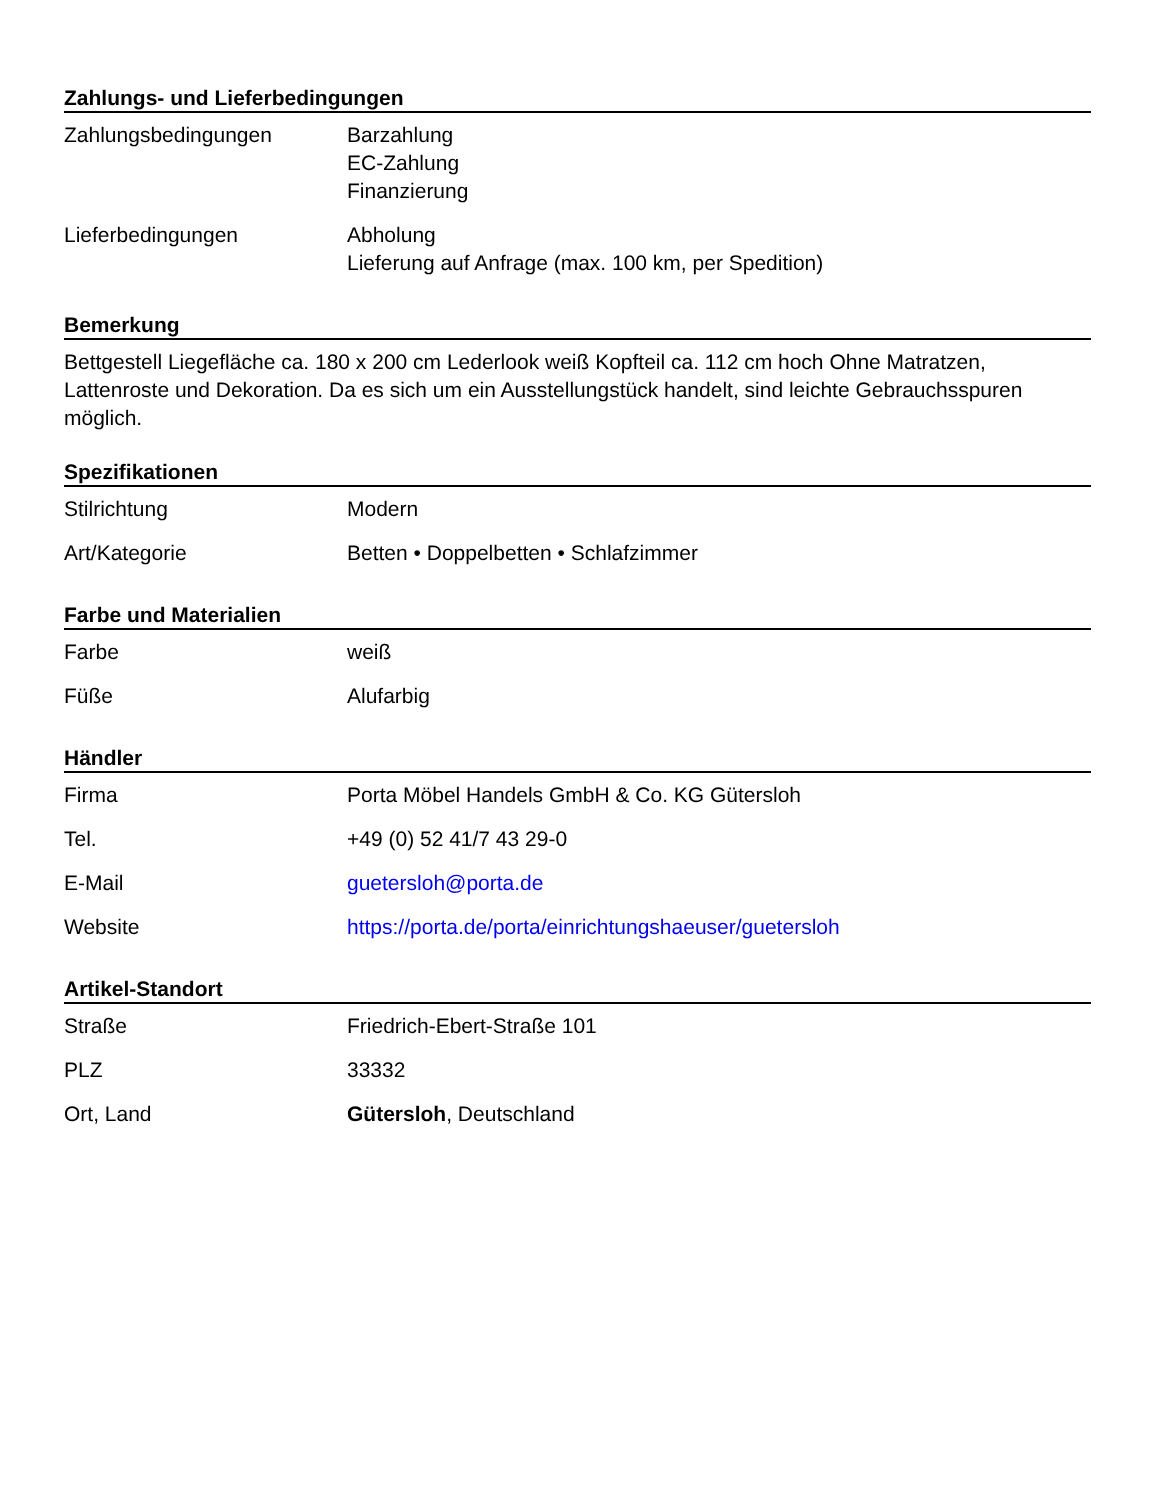Zahlungs- und Lieferbedingungen
| Zahlungsbedingungen | Barzahlung EC-Zahlung Finanzierung |
| Lieferbedingungen | Abholung Lieferung auf Anfrage (max. 100 km, per Spedition) |
Bemerkung
Bettgestell Liegefläche ca. 180 x 200 cm Lederlook weiß Kopfteil ca. 112 cm hoch Ohne Matratzen, Lattenroste und Dekoration. Da es sich um ein Ausstellungstück handelt, sind leichte Gebrauchsspuren möglich.
Spezifikationen
| Stilrichtung | Modern |
| Art/Kategorie | Betten • Doppelbetten • Schlafzimmer |
Farbe und Materialien
| Farbe | weiß |
| Füße | Alufarbig |
Händler
| Firma | Porta Möbel Handels GmbH & Co. KG Gütersloh |
| Tel. | +49 (0) 52 41/7 43 29-0 |
| E-Mail | guetersloh@porta.de |
| Website | https://porta.de/porta/einrichtungshaeuser/guetersloh |
Artikel-Standort
| Straße | Friedrich-Ebert-Straße 101 |
| PLZ | 33332 |
| Ort, Land | Gütersloh , Deutschland |